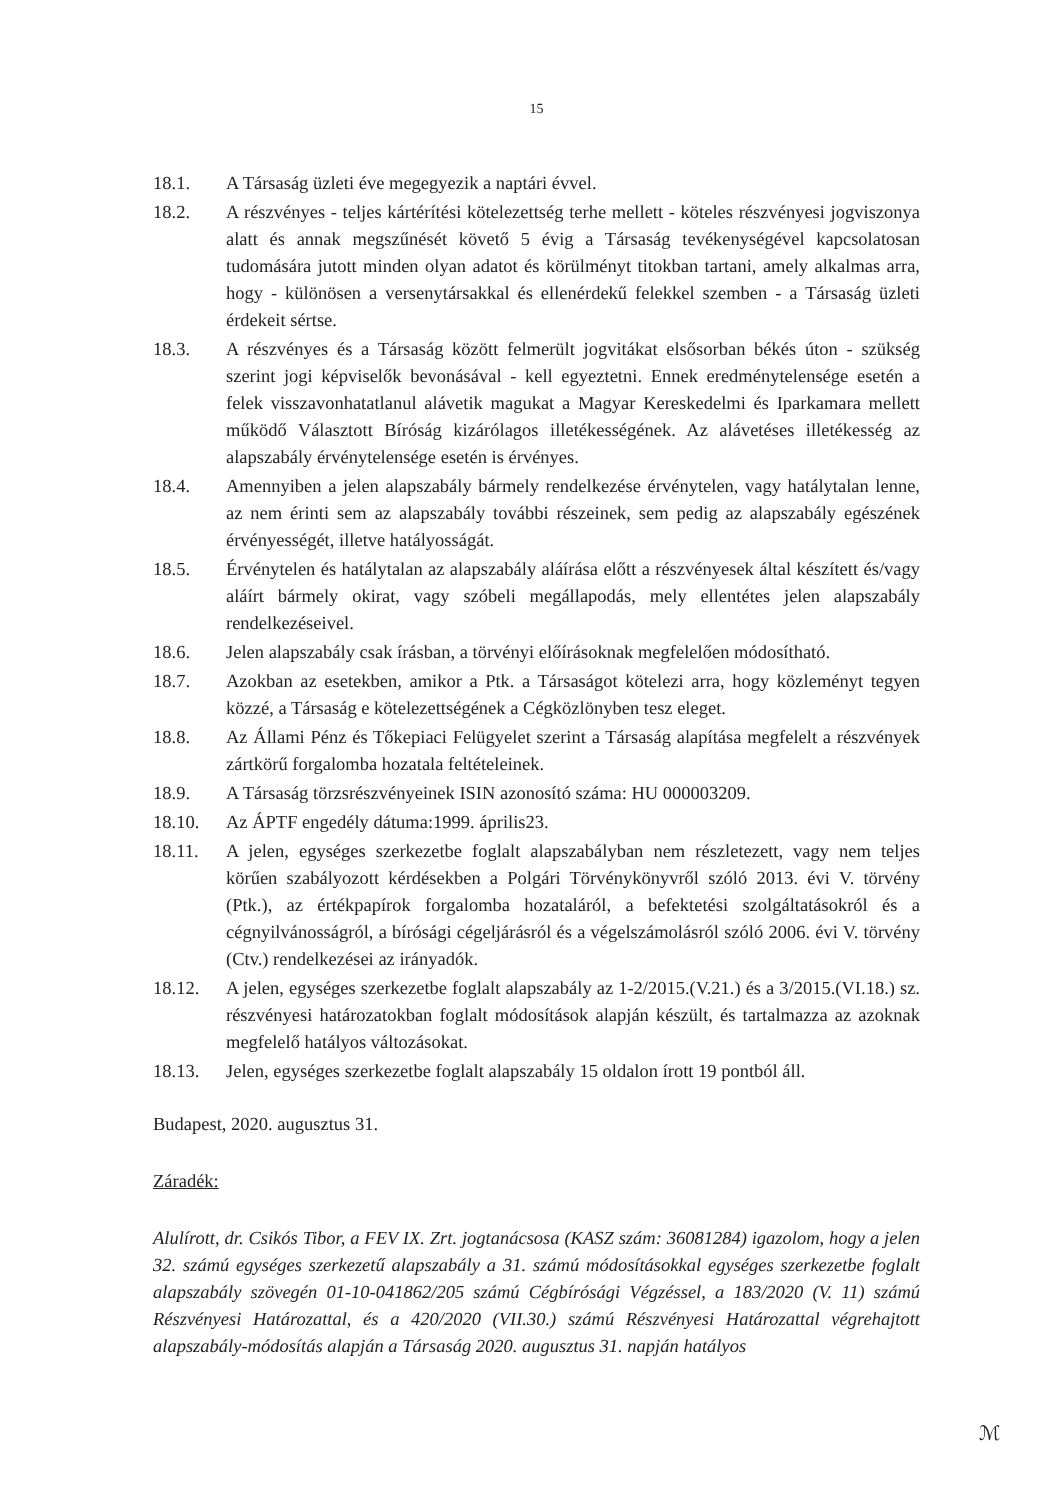15
18.1. A Társaság üzleti éve megegyezik a naptári évvel.
18.2. A részvényes - teljes kártérítési kötelezettség terhe mellett - köteles részvényesi jogviszonya alatt és annak megszűnését követő 5 évig a Társaság tevékenységével kapcsolatosan tudomására jutott minden olyan adatot és körülményt titokban tartani, amely alkalmas arra, hogy - különösen a versenytársakkal és ellenérdekű felekkel szemben - a Társaság üzleti érdekeit sértse.
18.3. A részvényes és a Társaság között felmerült jogvitákat elsősorban békés úton - szükség szerint jogi képviselők bevonásával - kell egyeztetni. Ennek eredménytelensége esetén a felek visszavonhatatlanul alávetik magukat a Magyar Kereskedelmi és Iparkamara mellett működő Választott Bíróság kizárólagos illetékességének. Az alávetéses illetékesség az alapszabály érvénytelensége esetén is érvényes.
18.4. Amennyiben a jelen alapszabály bármely rendelkezése érvénytelen, vagy hatálytalan lenne, az nem érinti sem az alapszabály további részeinek, sem pedig az alapszabály egészének érvényességét, illetve hatályosságát.
18.5. Érvénytelen és hatálytalan az alapszabály aláírása előtt a részvényesek által készített és/vagy aláírt bármely okirat, vagy szóbeli megállapodás, mely ellentétes jelen alapszabály rendelkezéseivel.
18.6. Jelen alapszabály csak írásban, a törvényi előírásoknak megfelelően módosítható.
18.7. Azokban az esetekben, amikor a Ptk. a Társaságot kötelezi arra, hogy közleményt tegyen közzé, a Társaság e kötelezettségének a Cégközlönyben tesz eleget.
18.8. Az Állami Pénz és Tőkepiaci Felügyelet szerint a Társaság alapítása megfelelt a részvények zártkörű forgalomba hozatala feltételeinek.
18.9. A Társaság törzsrészvényeinek ISIN azonosító száma: HU 000003209.
18.10. Az ÁPTF engedély dátuma:1999. április23.
18.11. A jelen, egységes szerkezetbe foglalt alapszabályban nem részletezett, vagy nem teljes körűen szabályozott kérdésekben a Polgári Törvénykönyvről szóló 2013. évi V. törvény (Ptk.), az értékpapírok forgalomba hozataláról, a befektetési szolgáltatásokról és a cégnyilvánosságról, a bírósági cégeljárásról és a végelszámolásról szóló 2006. évi V. törvény (Ctv.) rendelkezései az irányadók.
18.12. A jelen, egységes szerkezetbe foglalt alapszabály az 1-2/2015.(V.21.) és a 3/2015.(VI.18.) sz. részvényesi határozatokban foglalt módosítások alapján készült, és tartalmazza az azoknak megfelelő hatályos változásokat.
18.13. Jelen, egységes szerkezetbe foglalt alapszabály 15 oldalon írott 19 pontból áll.
Budapest, 2020. augusztus 31.
Záradék:
Alulírott, dr. Csikós Tibor, a FEV IX. Zrt. jogtanácsosa (KASZ szám: 36081284) igazolom, hogy a jelen 32. számú egységes szerkezetű alapszabály a 31. számú módosításokkal egységes szerkezetbe foglalt alapszabály szövegén 01-10-041862/205 számú Cégbírósági Végzéssel, a 183/2020 (V. 11) számú Részvényesi Határozattal, és a 420/2020 (VII.30.) számú Részvényesi Határozattal végrehajtott alapszabály-módosítás alapján a Társaság 2020. augusztus 31. napján hatályos
ℳ